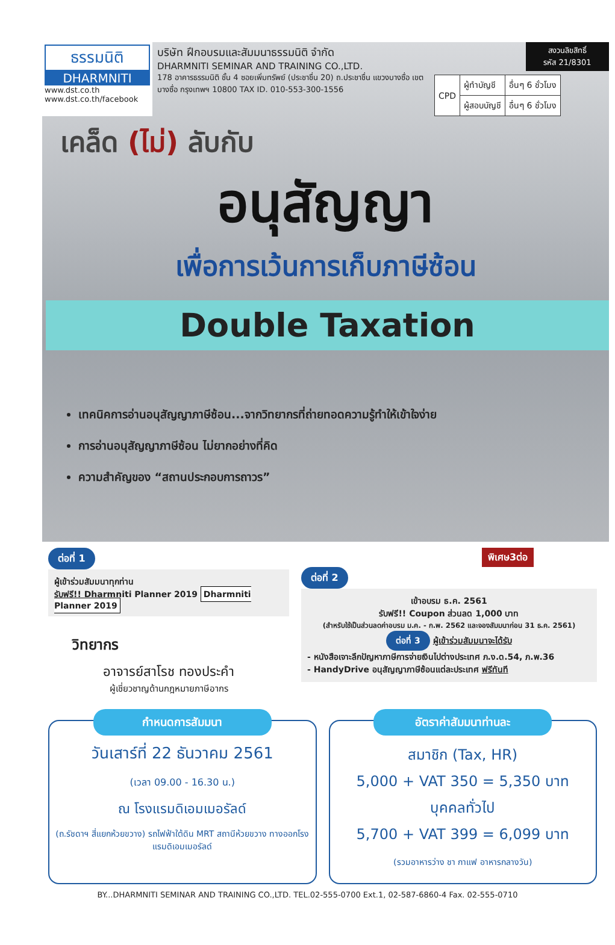ธรรมนิติ
DHARMNITI
www.dst.co.th
www.dst.co.th/facebook
บริษัท ฝึกอบรมและสัมมนาธรรมนิติ จำกัด
DHARMNITI SEMINAR AND TRAINING CO.,LTD.
178 อาคารธรรมนิติ ชั้น 4 ซอยเพิ่มทรัพย์ (ประชาชื่น 20) ถ.ประชาชื่น แขวงบางซื่อ เขตบางซื่อ กรุงเทพฯ 10800 TAX ID. 010-553-300-1556
สงวนลิขสิทธิ์
รหัส 21/8301
| CPD | ผู้ทำบัญชี | อื่นๆ 6 ชั่วโมง |
| | ผู้สอบบัญชี | อื่นๆ 6 ชั่วโมง |
เคล็ด (ไม่) ลับกับ
อนุสัญญา
เพื่อการเว้นการเก็บภาษีซ้อน
Double Taxation
เทคนิคการอ่านอนุสัญญาภาษีซ้อน...จากวิทยากรที่ถ่ายทอดความรู้ทำให้เข้าใจง่าย
การอ่านอนุสัญญาภาษีซ้อน ไม่ยากอย่างที่คิด
ความสำคัญของ “สถานประกอบการถาวร”
ต่อที่ 1
ผู้เข้าร่วมสัมมนาทุกท่าน
รับฟรี!! Dharmniti Planner 2019 Dharmniti Planner 2019
วิทยากร
อาจารย์สาโรช ทองประคำ
ผู้เชี่ยวชาญด้านกฎหมายภาษีอากร
พิเศษ3ต่อ
ต่อที่ 2
เข้าอบรม ธ.ค. 2561
รับฟรี!! Coupon ส่วนลด 1,000 บาท
(สำหรับใช้เป็นส่วนลดค่าอบรม ม.ค. - ก.พ. 2562 และจองสัมมนาก่อน 31 ธ.ค. 2561)
ต่อที่ 3 ผู้เข้าร่วมสัมมนาจะได้รับ
- หนังสือเจาะลึกปัญหาภาษีการจ่ายเงินไปต่างประเทศ ภ.ง.ด.54, ภ.พ.36
- HandyDrive อนุสัญญาภาษีซ้อนแต่ละประเทศ ฟรีทันที
กำหนดการสัมมนา
วันเสาร์ที่ 22 ธันวาคม 2561
(เวลา 09.00 - 16.30 น.)
ณ โรงแรมดิเอมเมอรัลด์
(ถ.รัชดาฯ สี่แยกห้วยขวาง) รถไฟฟ้าใต้ดิน MRT สถานีห้วยขวาง ทางออกโรงแรมดิเอมเมอรัลด์
อัตราค่าสัมมนาท่านละ
สมาชิก (Tax, HR)
5,000 + VAT 350 = 5,350 บาท
บุคคลทั่วไป
5,700 + VAT 399 = 6,099 บาท
(รวมอาหารว่าง ชา กาแฟ อาหารกลางวัน)
BY...DHARMNITI SEMINAR AND TRAINING CO.,LTD. TEL.02-555-0700 Ext.1, 02-587-6860-4 Fax. 02-555-0710